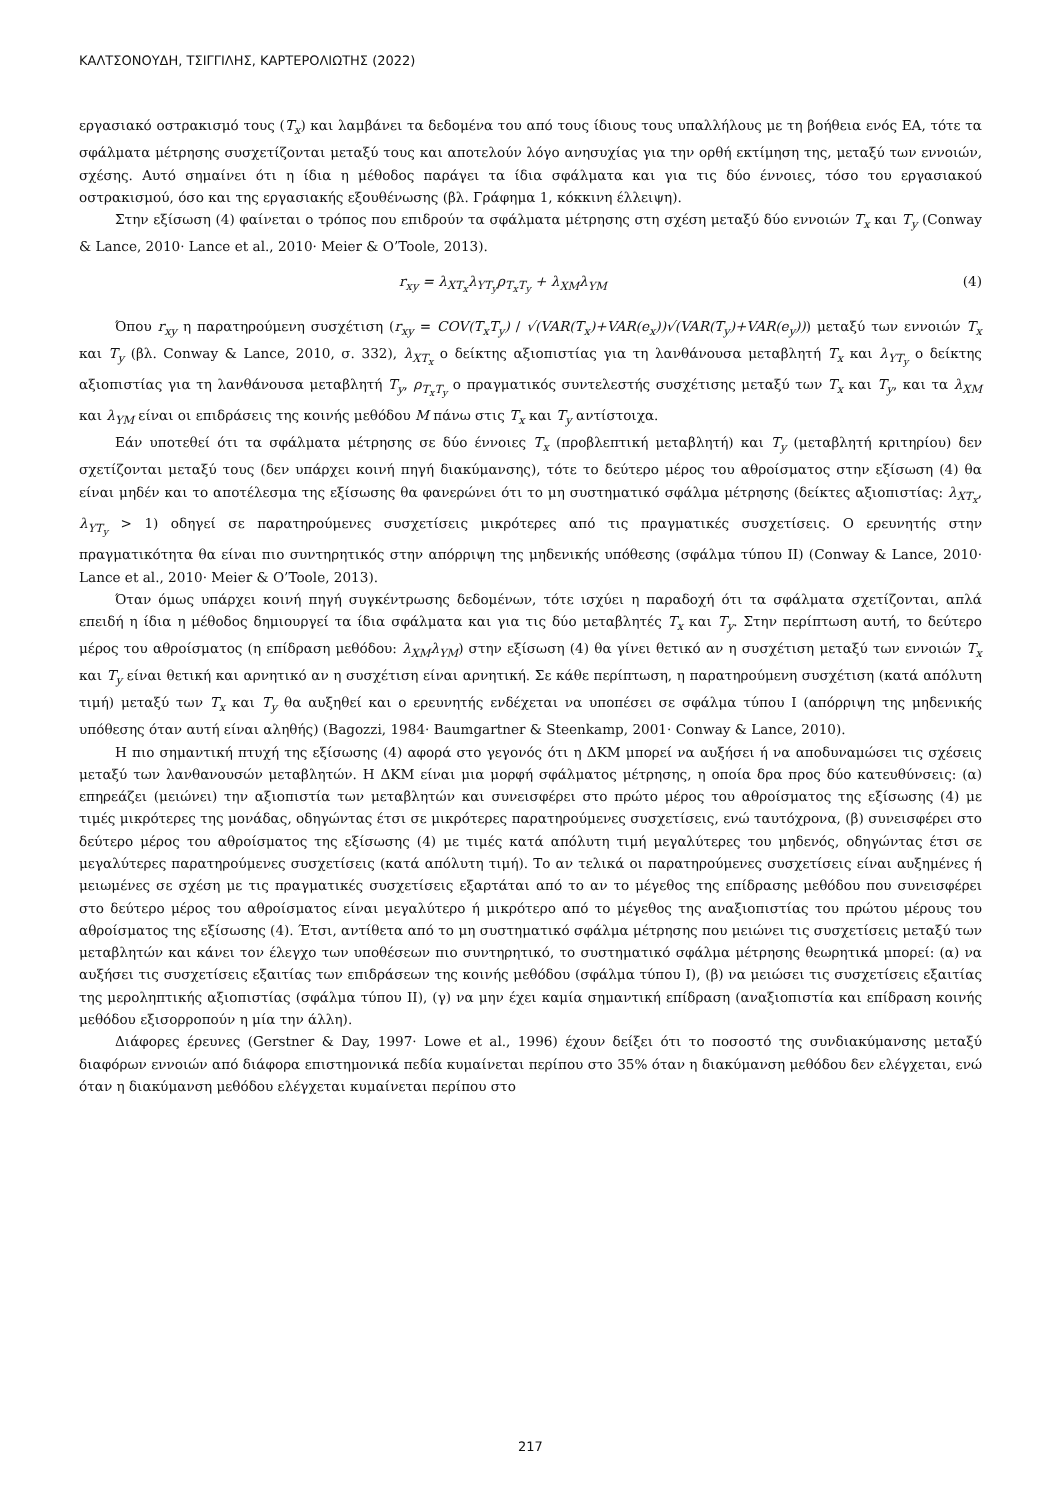ΚΑΛΤΣΟΝΟΥΔΗ, ΤΣΙΓΓΙΛΗΣ, ΚΑΡΤΕΡΟΛΙΩΤΗΣ (2022)
εργασιακό οστρακισμό τους (T<sub>x</sub>) και λαμβάνει τα δεδομένα του από τους ίδιους τους υπαλλήλους με τη βοήθεια ενός ΕΑ, τότε τα σφάλματα μέτρησης συσχετίζονται μεταξύ τους και αποτελούν λόγο ανησυχίας για την ορθή εκτίμηση της, μεταξύ των εννοιών, σχέσης. Αυτό σημαίνει ότι η ίδια η μέθοδος παράγει τα ίδια σφάλματα και για τις δύο έννοιες, τόσο του εργασιακού οστρακισμού, όσο και της εργασιακής εξουθένωσης (βλ. Γράφημα 1, κόκκινη έλλειψη).
Στην εξίσωση (4) φαίνεται ο τρόπος που επιδρούν τα σφάλματα μέτρησης στη σχέση μεταξύ δύο εννοιών T<sub>x</sub> και T<sub>y</sub> (Conway & Lance, 2010· Lance et al., 2010· Meier & O’Toole, 2013).
r<sub>xy</sub> = λ<sub>XT<sub>x</sub></sub>λ<sub>YT<sub>y</sub></sub>ρ<sub>T<sub>x</sub>T<sub>y</sub></sub> + λ<sub>XM</sub>λ<sub>YM</sub> (4)
Όπου r<sub>xy</sub> η παρατηρούμενη συσχέτιση (r<sub>xy</sub> = COV(T<sub>x</sub>T<sub>y</sub>) / √(VAR(T<sub>x</sub>)+VAR(e<sub>x</sub>))√(VAR(T<sub>y</sub>)+VAR(e<sub>y</sub>))) μεταξύ των εννοιών T<sub>x</sub> και T<sub>y</sub> (βλ. Conway & Lance, 2010, σ. 332), λ<sub>XT<sub>x</sub></sub> ο δείκτης αξιοπιστίας για τη λανθάνουσα μεταβλητή T<sub>x</sub> και λ<sub>YT<sub>y</sub></sub> ο δείκτης αξιοπιστίας για τη λανθάνουσα μεταβλητή T<sub>y</sub>, ρ<sub>T<sub>x</sub>T<sub>y</sub></sub> ο πραγματικός συντελεστής συσχέτισης μεταξύ των T<sub>x</sub> και T<sub>y</sub>, και τα λ<sub>XM</sub> και λ<sub>YM</sub> είναι οι επιδράσεις της κοινής μεθόδου M πάνω στις T<sub>x</sub> και T<sub>y</sub> αντίστοιχα.
Εάν υποτεθεί ότι τα σφάλματα μέτρησης σε δύο έννοιες T<sub>x</sub> (προβλεπτική μεταβλητή) και T<sub>y</sub> (μεταβλητή κριτηρίου) δεν σχετίζονται μεταξύ τους (δεν υπάρχει κοινή πηγή διακύμανσης), τότε το δεύτερο μέρος του αθροίσματος στην εξίσωση (4) θα είναι μηδέν και το αποτέλεσμα της εξίσωσης θα φανερώνει ότι το μη συστηματικό σφάλμα μέτρησης (δείκτες αξιοπιστίας: λ<sub>XT<sub>x</sub></sub>, λ<sub>YT<sub>y</sub></sub> > 1) οδηγεί σε παρατηρούμενες συσχετίσεις μικρότερες από τις πραγματικές συσχετίσεις. Ο ερευνητής στην πραγματικότητα θα είναι πιο συντηρητικός στην απόρριψη της μηδενικής υπόθεσης (σφάλμα τύπου ΙΙ) (Conway & Lance, 2010· Lance et al., 2010· Meier & O’Toole, 2013).
Όταν όμως υπάρχει κοινή πηγή συγκέντρωσης δεδομένων, τότε ισχύει η παραδοχή ότι τα σφάλματα σχετίζονται, απλά επειδή η ίδια η μέθοδος δημιουργεί τα ίδια σφάλματα και για τις δύο μεταβλητές T<sub>x</sub> και T<sub>y</sub>. Στην περίπτωση αυτή, το δεύτερο μέρος του αθροίσματος (η επίδραση μεθόδου: λ<sub>XM</sub>λ<sub>YM</sub>) στην εξίσωση (4) θα γίνει θετικό αν η συσχέτιση μεταξύ των εννοιών T<sub>x</sub> και T<sub>y</sub> είναι θετική και αρνητικό αν η συσχέτιση είναι αρνητική. Σε κάθε περίπτωση, η παρατηρούμενη συσχέτιση (κατά απόλυτη τιμή) μεταξύ των T<sub>x</sub> και T<sub>y</sub> θα αυξηθεί και ο ερευνητής ενδέχεται να υποπέσει σε σφάλμα τύπου Ι (απόρριψη της μηδενικής υπόθεσης όταν αυτή είναι αληθής) (Bagozzi, 1984· Baumgartner & Steenkamp, 2001· Conway & Lance, 2010).
Η πιο σημαντική πτυχή της εξίσωσης (4) αφορά στο γεγονός ότι η ΔΚΜ μπορεί να αυξήσει ή να αποδυναμώσει τις σχέσεις μεταξύ των λανθανουσών μεταβλητών. Η ΔΚΜ είναι μια μορφή σφάλματος μέτρησης, η οποία δρα προς δύο κατευθύνσεις: (α) επηρεάζει (μειώνει) την αξιοπιστία των μεταβλητών και συνεισφέρει στο πρώτο μέρος του αθροίσματος της εξίσωσης (4) με τιμές μικρότερες της μονάδας, οδηγώντας έτσι σε μικρότερες παρατηρούμενες συσχετίσεις, ενώ ταυτόχρονα, (β) συνεισφέρει στο δεύτερο μέρος του αθροίσματος της εξίσωσης (4) με τιμές κατά απόλυτη τιμή μεγαλύτερες του μηδενός, οδηγώντας έτσι σε μεγαλύτερες παρατηρούμενες συσχετίσεις (κατά απόλυτη τιμή). Το αν τελικά οι παρατηρούμενες συσχετίσεις είναι αυξημένες ή μειωμένες σε σχέση με τις πραγματικές συσχετίσεις εξαρτάται από το αν το μέγεθος της επίδρασης μεθόδου που συνεισφέρει στο δεύτερο μέρος του αθροίσματος είναι μεγαλύτερο ή μικρότερο από το μέγεθος της αναξιοπιστίας του πρώτου μέρους του αθροίσματος της εξίσωσης (4). Έτσι, αντίθετα από το μη συστηματικό σφάλμα μέτρησης που μειώνει τις συσχετίσεις μεταξύ των μεταβλητών και κάνει τον έλεγχο των υποθέσεων πιο συντηρητικό, το συστηματικό σφάλμα μέτρησης θεωρητικά μπορεί: (α) να αυξήσει τις συσχετίσεις εξαιτίας των επιδράσεων της κοινής μεθόδου (σφάλμα τύπου Ι), (β) να μειώσει τις συσχετίσεις εξαιτίας της μεροληπτικής αξιοπιστίας (σφάλμα τύπου ΙΙ), (γ) να μην έχει καμία σημαντική επίδραση (αναξιοπιστία και επίδραση κοινής μεθόδου εξισορροπούν η μία την άλλη).
Διάφορες έρευνες (Gerstner & Day, 1997· Lowe et al., 1996) έχουν δείξει ότι το ποσοστό της συνδιακύμανσης μεταξύ διαφόρων εννοιών από διάφορα επιστημονικά πεδία κυμαίνεται περίπου στο 35% όταν η διακύμανση μεθόδου δεν ελέγχεται, ενώ όταν η διακύμανση μεθόδου ελέγχεται κυμαίνεται περίπου στο
217